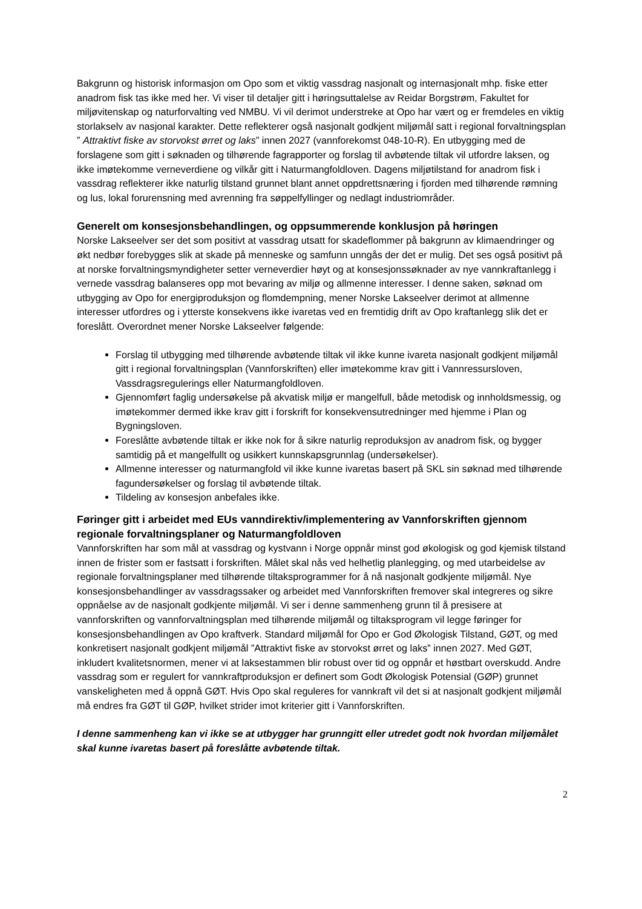Bakgrunn og historisk informasjon om Opo som et viktig vassdrag nasjonalt og internasjonalt mhp. fiske etter anadrom fisk tas ikke med her. Vi viser til detaljer gitt i høringsuttalelse av Reidar Borgstrøm, Fakultet for miljøvitenskap og naturforvalting ved NMBU. Vi vil derimot understreke at Opo har vært og er fremdeles en viktig storlakselv av nasjonal karakter. Dette reflekterer også nasjonalt godkjent miljømål satt i regional forvaltningsplan ” Attraktivt fiske av storvokst ørret og laks” innen 2027 (vannforekomst 048-10-R). En utbygging med de forslagene som gitt i søknaden og tilhørende fagrapporter og forslag til avbøtende tiltak vil utfordre laksen, og ikke imøtekomme verneverdiene og vilkår gitt i Naturmangfoldloven. Dagens miljøtilstand for anadrom fisk i vassdrag reflekterer ikke naturlig tilstand grunnet blant annet oppdrettsnæring i fjorden med tilhørende rømning og lus, lokal forurensning med avrenning fra søppelfyllinger og nedlagt industriområder.
Generelt om konsesjonsbehandlingen, og oppsummerende konklusjon på høringen
Norske Lakseelver ser det som positivt at vassdrag utsatt for skadeflommer på bakgrunn av klimaendringer og økt nedbør forebygges slik at skade på menneske og samfunn unngås der det er mulig. Det ses også positivt på at norske forvaltningsmyndigheter setter verneverdier høyt og at konsesjonssøknader av nye vannkraftanlegg i vernede vassdrag balanseres opp mot bevaring av miljø og allmenne interesser. I denne saken, søknad om utbygging av Opo for energiproduksjon og flomdempning, mener Norske Lakseelver derimot at allmenne interesser utfordres og i ytterste konsekvens ikke ivaretas ved en fremtidig drift av Opo kraftanlegg slik det er foreslått. Overordnet mener Norske Lakseelver følgende:
Forslag til utbygging med tilhørende avbøtende tiltak vil ikke kunne ivareta nasjonalt godkjent miljømål gitt i regional forvaltningsplan (Vannforskriften) eller imøtekomme krav gitt i Vannressursloven, Vassdragsregulerings eller Naturmangfoldloven.
Gjennomført faglig undersøkelse på akvatisk miljø er mangelfull, både metodisk og innholdsmessig, og imøtekommer dermed ikke krav gitt i forskrift for konsekvensutredninger med hjemme i Plan og Bygningsloven.
Foreslåtte avbøtende tiltak er ikke nok for å sikre naturlig reproduksjon av anadrom fisk, og bygger samtidig på et mangelfullt og usikkert kunnskapsgrunnlag (undersøkelser).
Allmenne interesser og naturmangfold vil ikke kunne ivaretas basert på SKL sin søknad med tilhørende fagundersøkelser og forslag til avbøtende tiltak.
Tildeling av konsesjon anbefales ikke.
Føringer gitt i arbeidet med EUs vanndirektiv/implementering av Vannforskriften gjennom regionale forvaltningsplaner og Naturmangfoldloven
Vannforskriften har som mål at vassdrag og kystvann i Norge oppnår minst god økologisk og god kjemisk tilstand innen de frister som er fastsatt i forskriften. Målet skal nås ved helhetlig planlegging, og med utarbeidelse av regionale forvaltningsplaner med tilhørende tiltaksprogrammer for å nå nasjonalt godkjente miljømål. Nye konsesjonsbehandlinger av vassdragssaker og arbeidet med Vannforskriften fremover skal integreres og sikre oppnåelse av de nasjonalt godkjente miljømål. Vi ser i denne sammenheng grunn til å presisere at vannforskriften og vannforvaltningsplan med tilhørende miljømål og tiltaksprogram vil legge føringer for konsesjonsbehandlingen av Opo kraftverk. Standard miljømål for Opo er God Økologisk Tilstand, GØT, og med konkretisert nasjonalt godkjent miljømål ”Attraktivt fiske av storvokst ørret og laks” innen 2027. Med GØT, inkludert kvalitetsnormen, mener vi at laksestammen blir robust over tid og oppnår et høstbart overskudd. Andre vassdrag som er regulert for vannkraftproduksjon er definert som Godt Økologisk Potensial (GØP) grunnet vanskeligheten med å oppnå GØT. Hvis Opo skal reguleres for vannkraft vil det si at nasjonalt godkjent miljømål må endres fra GØT til GØP, hvilket strider imot kriterier gitt i Vannforskriften.
I denne sammenheng kan vi ikke se at utbygger har grunngitt eller utredet godt nok hvordan miljømålet skal kunne ivaretas basert på foreslåtte avbøtende tiltak.
2